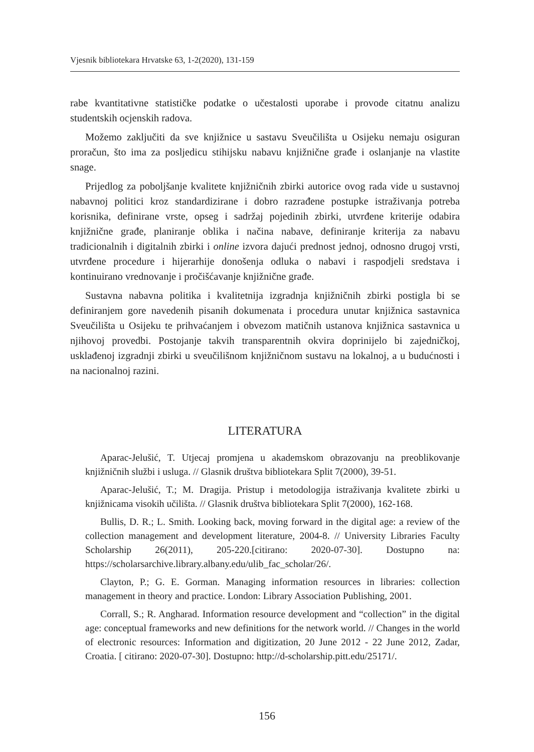Vjesnik bibliotekara Hrvatske 63, 1-2(2020), 131-159
rabe kvantitativne statističke podatke o učestalosti uporabe i provode citatnu analizu studentskih ocjenskih radova.
Možemo zaključiti da sve knjižnice u sastavu Sveučilišta u Osijeku nemaju osiguran proračun, što ima za posljedicu stihijsku nabavu knjižnične građe i oslanjanje na vlastite snage.
Prijedlog za poboljšanje kvalitete knjižničnih zbirki autorice ovog rada vide u sustavnoj nabavnoj politici kroz standardizirane i dobro razrađene postupke istraživanja potreba korisnika, definirane vrste, opseg i sadržaj pojedinih zbirki, utvrđene kriterije odabira knjižnične građe, planiranje oblika i načina nabave, definiranje kriterija za nabavu tradicionalnih i digitalnih zbirki i online izvora dajući prednost jednoj, odnosno drugoj vrsti, utvrđene procedure i hijerarhije donošenja odluka o nabavi i raspodjeli sredstava i kontinuirano vrednovanje i pročišćavanje knjižnične građe.
Sustavna nabavna politika i kvalitetnija izgradnja knjižničnih zbirki postigla bi se definiranjem gore navedenih pisanih dokumenata i procedura unutar knjižnica sastavnica Sveučilišta u Osijeku te prihvaćanjem i obvezom matičnih ustanova knjižnica sastavnica u njihovoj provedbi. Postojanje takvih transparentnih okvira doprinijelo bi zajedničkoj, usklađenoj izgradnji zbirki u sveučilišnom knjižničnom sustavu na lokalnoj, a u budućnosti i na nacionalnoj razini.
LITERATURA
Aparac-Jelušić, T. Utjecaj promjena u akademskom obrazovanju na preoblikovanje knjižničnih službi i usluga. // Glasnik društva bibliotekara Split 7(2000), 39-51.
Aparac-Jelušić, T.; M. Dragija. Pristup i metodologija istraživanja kvalitete zbirki u knjižnicama visokih učilišta. // Glasnik društva bibliotekara Split 7(2000), 162-168.
Bullis, D. R.; L. Smith. Looking back, moving forward in the digital age: a review of the collection management and development literature, 2004-8. // University Libraries Faculty Scholarship 26(2011), 205-220.[citirano: 2020-07-30]. Dostupno na: https://scholarsarchive.library.albany.edu/ulib_fac_scholar/26/.
Clayton, P.; G. E. Gorman. Managing information resources in libraries: collection management in theory and practice. London: Library Association Publishing, 2001.
Corrall, S.; R. Angharad. Information resource development and “collection” in the digital age: conceptual frameworks and new definitions for the network world. // Changes in the world of electronic resources: Information and digitization, 20 June 2012 - 22 June 2012, Zadar, Croatia. [ citirano: 2020-07-30]. Dostupno: http://d-scholarship.pitt.edu/25171/.
156